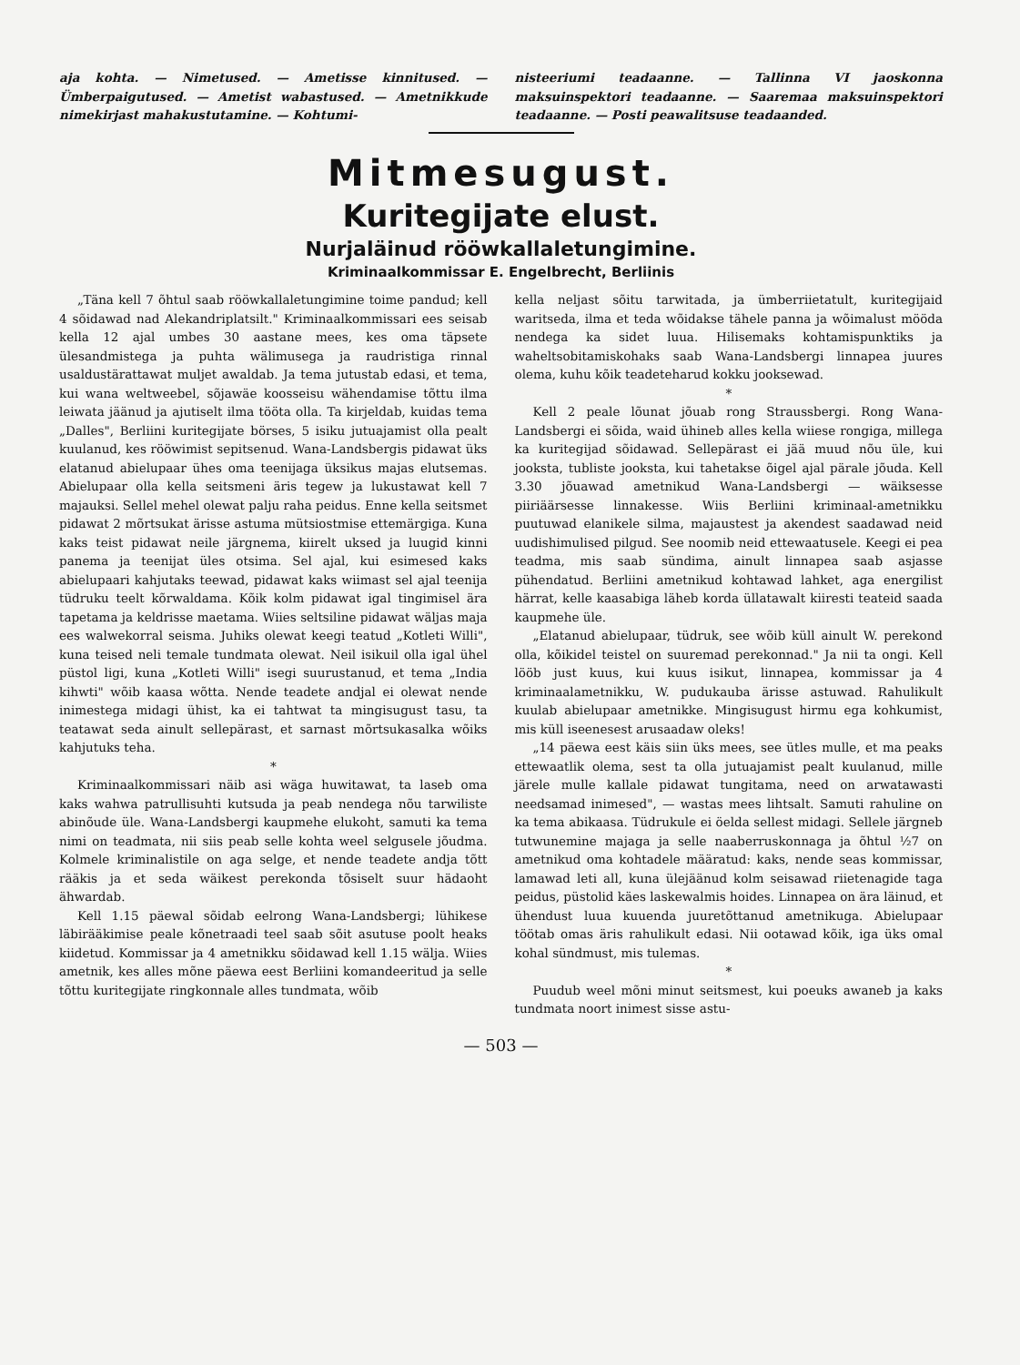aja kohta. — Nimetused. — Ametisse kinnitused. — Ümberpaigutused. — Ametist wabastused. — Ametnikkude nimekirjast mahakustutamine. — Kohtumi-
nisteeriumi teadaanne. — Tallinna VI jaoskonna maksuinspektori teadaanne. — Saaremaa maksuinspektori teadaanne. — Posti peawalitsuse teadaanded.
Mitmesugust.
Kuritegijate elust.
Nurjaläinud rööwkallaletungimine.
Kriminaalkommissar E. Engelbrecht, Berliinis
„Täna kell 7 õhtul saab rööwkallaletungimine toime pandud; kell 4 sõidawad nad Alekandriplatsilt." Kriminaalkommissari ees seisab kella 12 ajal umbes 30 aastane mees, kes oma täpsete ülesandmistega ja puhta wälimusega ja raudristiga rinnal usaldustärattawat muljet awaldab. Ja tema jutustab edasi, et tema, kui wana weltweebel, sõjawäe koosseisu wähendamise tõttu ilma leiwata jäänud ja ajutiselt ilma tööta olla. Ta kirjeldab, kuidas tema „Dalles", Berliini kuritegijate börses, 5 isiku jutuajamist olla pealt kuulanud, kes rööwimist sepitsenud. Wana-Landsbergis pidawat üks elatanud abielupaar ühes oma teenijaga üksikus majas elutsemas. Abielupaar olla kella seitsmeni äris tegew ja lukustawat kell 7 majauksi. Sellel mehel olewat palju raha peidus. Enne kella seitsmet pidawat 2 mõrtsukat ärisse astuma mütsiostmise ettemärgiga. Kuna kaks teist pidawat neile järgnema, kiirelt uksed ja luugid kinni panema ja teenijat üles otsima. Sel ajal, kui esimesed kaks abielupaari kahjutaks teewad, pidawat kaks wiimast sel ajal teenija tüdruku teelt kõrwaldama. Kõik kolm pidawat igal tingimisel ära tapetama ja keldrisse maetama. Wiies seltsiline pidawat wäljas maja ees walwekorral seisma. Juhiks olewat keegi teatud „Kotleti Willi", kuna teised neli temale tundmata olewat. Neil isikuil olla igal ühel püstol ligi, kuna „Kotleti Willi" isegi suurustanud, et tema „India kihwti" wõib kaasa wõtta. Nende teadete andjal ei olewat nende inimestega midagi ühist, ka ei tahtwat ta mingisugust tasu, ta teatawat seda ainult sellepärast, et sarnast mõrtsukasalka wõiks kahjutuks teha.
*
Kriminaalkommissari näib asi wäga huwitawat, ta laseb oma kaks wahwa patrullisuhti kutsuda ja peab nendega nõu tarwiliste abinõude üle. Wana-Landsbergi kaupmehe elukoht, samuti ka tema nimi on teadmata, nii siis peab selle kohta weel selgusele jõudma. Kolmele kriminalistile on aga selge, et nende teadete andja tõtt rääkis ja et seda wäikest perekonda tõsiselt suur hädaoht ähwardab.
Kell 1.15 päewal sõidab eelrong Wana-Landsbergi; lühikese läbirääkimise peale kõnetraadi teel saab sõit asutuse poolt heaks kiidetud. Kommissar ja 4 ametnikku sõidawad kell 1.15 wälja. Wiies ametnik, kes alles mõne päewa eest Berliini komandeeritud ja selle tõttu kuritegijate ringkonnale alles tundmata, wõib
kella neljast sõitu tarwitada, ja ümberriietatult, kuritegijaid waritseda, ilma et teda wõidakse tähele panna ja wõimalust mööda nendega ka sidet luua. Hilisemaks kohtamispunktiks ja waheltsobitamiskohaks saab Wana-Landsbergi linnapea juures olema, kuhu kõik teadeteharud kokku jooksewad.
*
Kell 2 peale lõunat jõuab rong Straussbergi. Rong Wana-Landsbergi ei sõida, waid ühineb alles kella wiiese rongiga, millega ka kuritegijad sõidawad. Sellepärast ei jää muud nõu üle, kui jooksta, tubliste jooksta, kui tahetakse õigel ajal pärale jõuda. Kell 3.30 jõuawad ametnikud Wana-Landsbergi — wäiksesse piiriäärsesse linnakesse. Wiis Berliini kriminaal-ametnikku puutuwad elanikele silma, majaustest ja akendest saadawad neid uudishimulised pilgud. See noomib neid ettewaatusele. Keegi ei pea teadma, mis saab sündima, ainult linnapea saab asjasse pühendatud. Berliini ametnikud kohtawad lahket, aga energilist härrat, kelle kaasabiga läheb korda üllatawalt kiiresti teateid saada kaupmehe üle.
„Elatanud abielupaar, tüdruk, see wõib küll ainult W. perekond olla, kõikidel teistel on suuremad perekonnad." Ja nii ta ongi. Kell lööb just kuus, kui kuus isikut, linnapea, kommissar ja 4 kriminaalametnikku, W. pudukauba ärisse astuwad. Rahulikult kuulab abielupaar ametnikke. Mingisugust hirmu ega kohkumist, mis küll iseenesest arusaadaw oleks!
„14 päewa eest käis siin üks mees, see ütles mulle, et ma peaks ettewaatlik olema, sest ta olla jutuajamist pealt kuulanud, mille järele mulle kallale pidawat tungitama, need on arwatawasti needsamad inimesed", — wastas mees lihtsalt. Samuti rahuline on ka tema abikaasa. Tüdrukule ei öelda sellest midagi. Sellele järgneb tutwunemine majaga ja selle naaberruskonnaga ja õhtul ½7 on ametnikud oma kohtadele määratud: kaks, nende seas kommissar, lamawad leti all, kuna ülejäänud kolm seisawad riietenagide taga peidus, püstolid käes laskewalmis hoides. Linnapea on ära läinud, et ühendust luua kuuenda juuretõttanud ametnikuga. Abielupaar töötab omas äris rahulikult edasi. Nii ootawad kõik, iga üks omal kohal sündmust, mis tulemas.
*
Puudub weel mõni minut seitsmest, kui poeuks awaneb ja kaks tundmata noort inimest sisse astu-
— 503 —